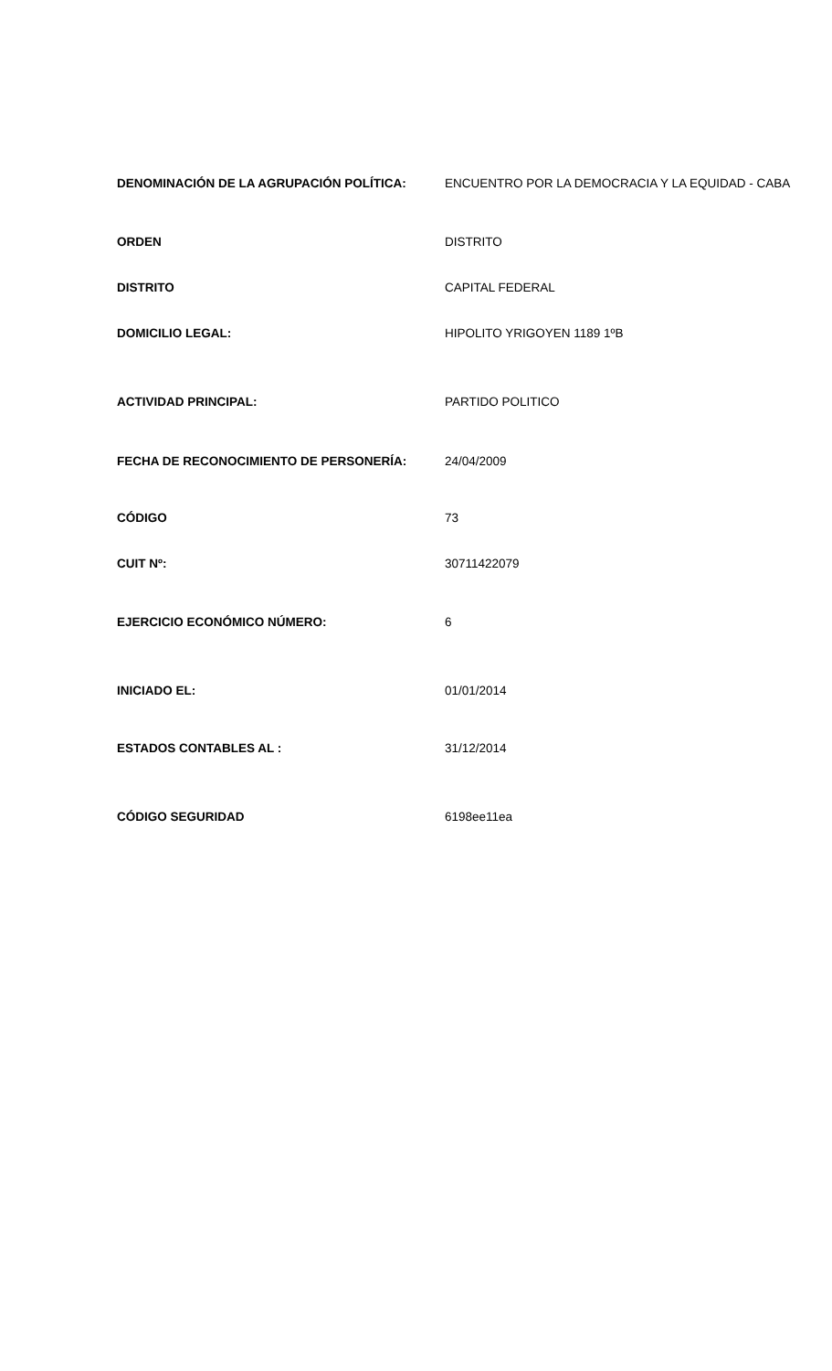DENOMINACIÓN DE LA AGRUPACIÓN POLÍTICA:
ENCUENTRO POR LA DEMOCRACIA Y LA EQUIDAD - CABA
ORDEN
DISTRITO
DISTRITO
CAPITAL FEDERAL
DOMICILIO LEGAL:
HIPOLITO YRIGOYEN 1189 1ºB
ACTIVIDAD PRINCIPAL:
PARTIDO POLITICO
FECHA DE RECONOCIMIENTO DE PERSONERÍA:
24/04/2009
CÓDIGO
73
CUIT Nº:
30711422079
EJERCICIO ECONÓMICO NÚMERO:
6
INICIADO EL:
01/01/2014
ESTADOS CONTABLES AL :
31/12/2014
CÓDIGO SEGURIDAD
6198ee11ea